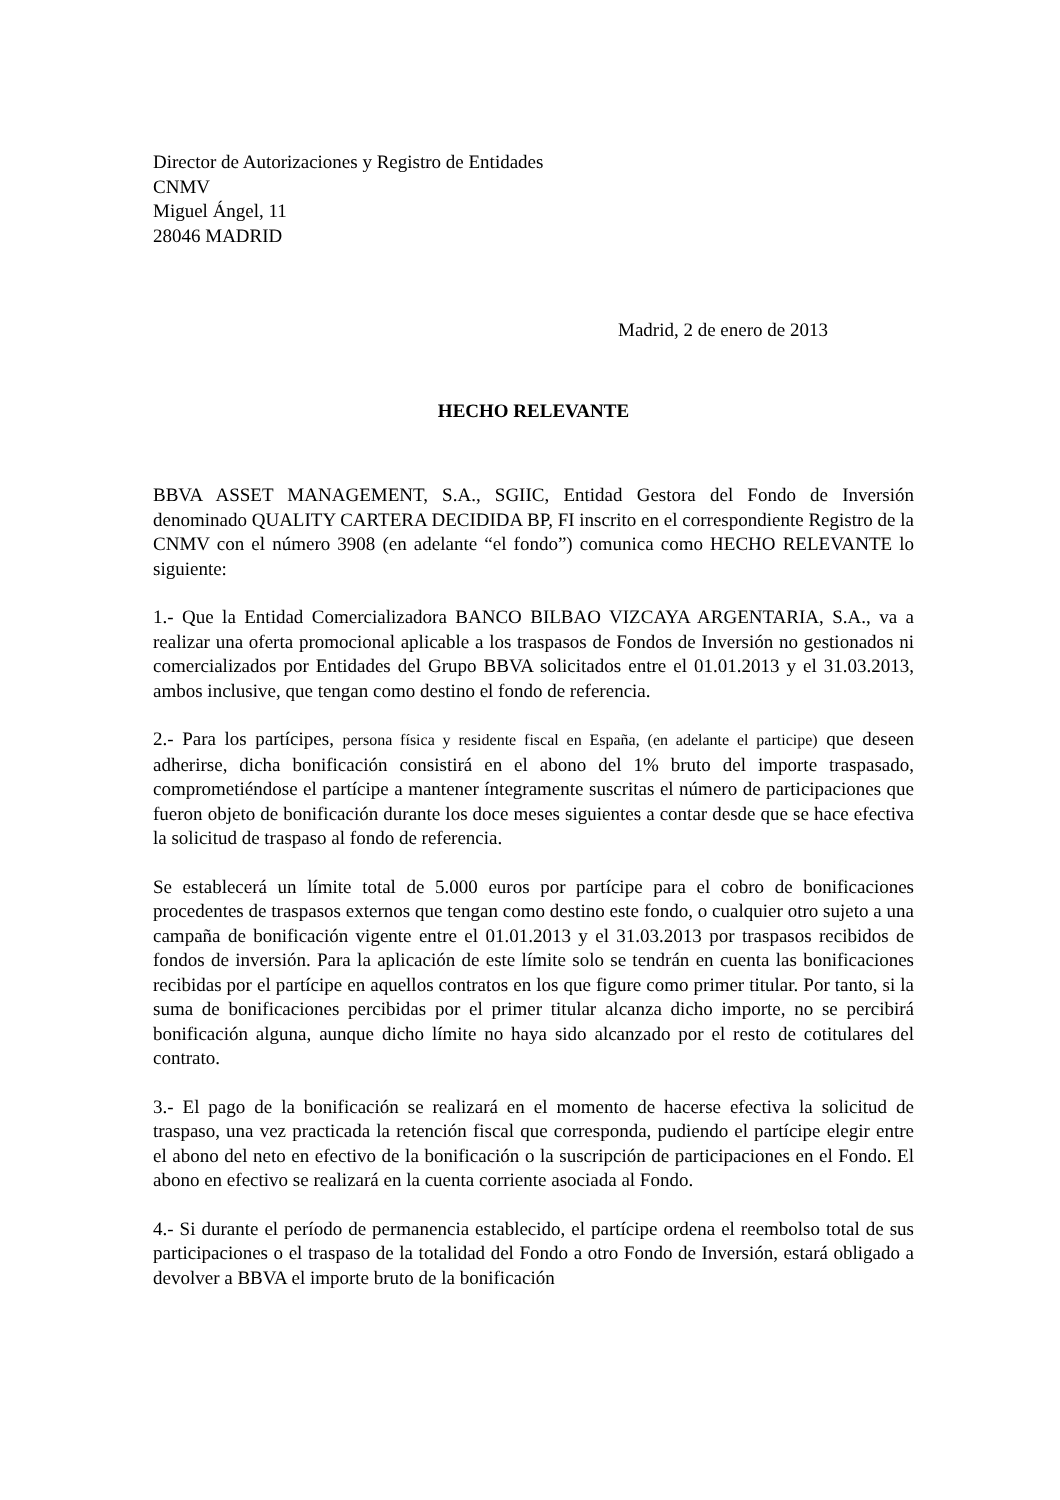Director de Autorizaciones y Registro de Entidades
CNMV
Miguel Ángel, 11
28046 MADRID
Madrid, 2 de enero de 2013
HECHO RELEVANTE
BBVA ASSET MANAGEMENT, S.A., SGIIC, Entidad Gestora del Fondo de Inversión denominado QUALITY CARTERA DECIDIDA BP, FI inscrito en el correspondiente Registro de la CNMV con el número 3908 (en adelante “el fondo”) comunica como HECHO RELEVANTE lo siguiente:
1.- Que la Entidad Comercializadora BANCO BILBAO VIZCAYA ARGENTARIA, S.A., va a realizar una oferta promocional aplicable a los traspasos de Fondos de Inversión no gestionados ni comercializados por Entidades del Grupo BBVA solicitados entre el 01.01.2013 y el 31.03.2013, ambos inclusive, que tengan como destino el fondo de referencia.
2.- Para los partícipes, persona física y residente fiscal en España, (en adelante el participe) que deseen adherirse, dicha bonificación consistirá en el abono del 1% bruto del importe traspasado, comprometiéndose el partícipe a mantener íntegramente suscritas el número de participaciones que fueron objeto de bonificación durante los doce meses siguientes a contar desde que se hace efectiva la solicitud de traspaso al fondo de referencia.
Se establecerá un límite total de 5.000 euros por partícipe para el cobro de bonificaciones procedentes de traspasos externos que tengan como destino este fondo, o cualquier otro sujeto a una campaña de bonificación vigente entre el 01.01.2013 y el 31.03.2013 por traspasos recibidos de fondos de inversión. Para la aplicación de este límite solo se tendrán en cuenta las bonificaciones recibidas por el partícipe en aquellos contratos en los que figure como primer titular. Por tanto, si la suma de bonificaciones percibidas por el primer titular alcanza dicho importe, no se percibirá bonificación alguna, aunque dicho límite no haya sido alcanzado por el resto de cotitulares del contrato.
3.- El pago de la bonificación se realizará en el momento de hacerse efectiva la solicitud de traspaso, una vez practicada la retención fiscal que corresponda, pudiendo el partícipe elegir entre el abono del neto en efectivo de la bonificación o la suscripción de participaciones en el Fondo. El abono en efectivo se realizará en la cuenta corriente asociada al Fondo.
4.- Si durante el período de permanencia establecido, el partícipe ordena el reembolso total de sus participaciones o el traspaso de la totalidad del Fondo a otro Fondo de Inversión, estará obligado a devolver a BBVA el importe bruto de la bonificación